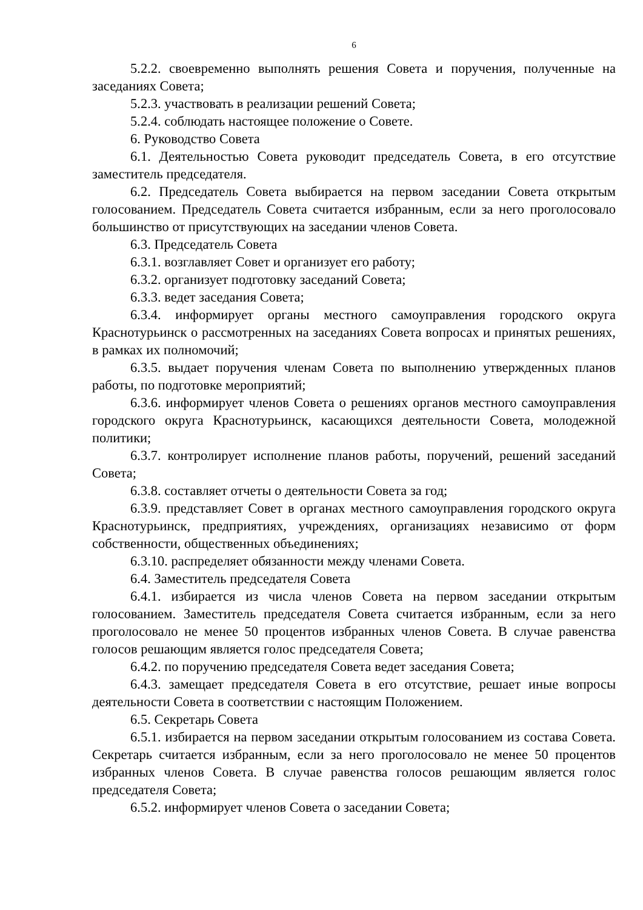6
5.2.2. своевременно выполнять решения Совета и поручения, полученные на заседаниях Совета;
5.2.3. участвовать в реализации решений Совета;
5.2.4. соблюдать настоящее положение о Совете.
6. Руководство Совета
6.1. Деятельностью Совета руководит председатель Совета, в его отсутствие заместитель председателя.
6.2. Председатель Совета выбирается на первом заседании Совета открытым голосованием. Председатель Совета считается избранным, если за него проголосовало большинство от присутствующих на заседании членов Совета.
6.3. Председатель Совета
6.3.1. возглавляет Совет и организует его работу;
6.3.2. организует подготовку заседаний Совета;
6.3.3. ведет заседания Совета;
6.3.4. информирует органы местного самоуправления городского округа Краснотурьинск о рассмотренных на заседаниях Совета вопросах и принятых решениях, в рамках их полномочий;
6.3.5. выдает поручения членам Совета по выполнению утвержденных планов работы, по подготовке мероприятий;
6.3.6. информирует членов Совета о решениях органов местного самоуправления городского округа Краснотурьинск, касающихся деятельности Совета, молодежной политики;
6.3.7. контролирует исполнение планов работы, поручений, решений заседаний Совета;
6.3.8. составляет отчеты о деятельности Совета за год;
6.3.9. представляет Совет в органах местного самоуправления городского округа Краснотурьинск, предприятиях, учреждениях, организациях независимо от форм собственности, общественных объединениях;
6.3.10. распределяет обязанности между членами Совета.
6.4. Заместитель председателя Совета
6.4.1. избирается из числа членов Совета на первом заседании открытым голосованием. Заместитель председателя Совета считается избранным, если за него проголосовало не менее 50 процентов избранных членов Совета. В случае равенства голосов решающим является голос председателя Совета;
6.4.2. по поручению председателя Совета ведет заседания Совета;
6.4.3. замещает председателя Совета в его отсутствие, решает иные вопросы деятельности Совета в соответствии с настоящим Положением.
6.5. Секретарь Совета
6.5.1. избирается на первом заседании открытым голосованием из состава Совета. Секретарь считается избранным, если за него проголосовало не менее 50 процентов избранных членов Совета. В случае равенства голосов решающим является голос председателя Совета;
6.5.2. информирует членов Совета о заседании Совета;